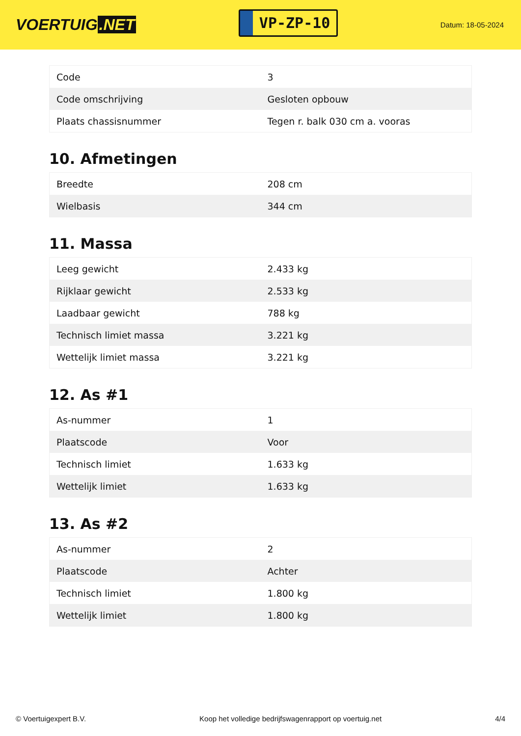VOERTUIG.NET
VP-ZP-10
Datum: 18-05-2024
| Code | 3 |
| Code omschrijving | Gesloten opbouw |
| Plaats chassisnummer | Tegen r. balk 030 cm a. vooras |
10. Afmetingen
| Breedte | 208 cm |
| Wielbasis | 344 cm |
11. Massa
| Leeg gewicht | 2.433 kg |
| Rijklaar gewicht | 2.533 kg |
| Laadbaar gewicht | 788 kg |
| Technisch limiet massa | 3.221 kg |
| Wettelijk limiet massa | 3.221 kg |
12. As #1
| As-nummer | 1 |
| Plaatscode | Voor |
| Technisch limiet | 1.633 kg |
| Wettelijk limiet | 1.633 kg |
13. As #2
| As-nummer | 2 |
| Plaatscode | Achter |
| Technisch limiet | 1.800 kg |
| Wettelijk limiet | 1.800 kg |
© Voertuigexpert B.V. Koop het volledige bedrijfswagenrapport op voertuig.net 4/4